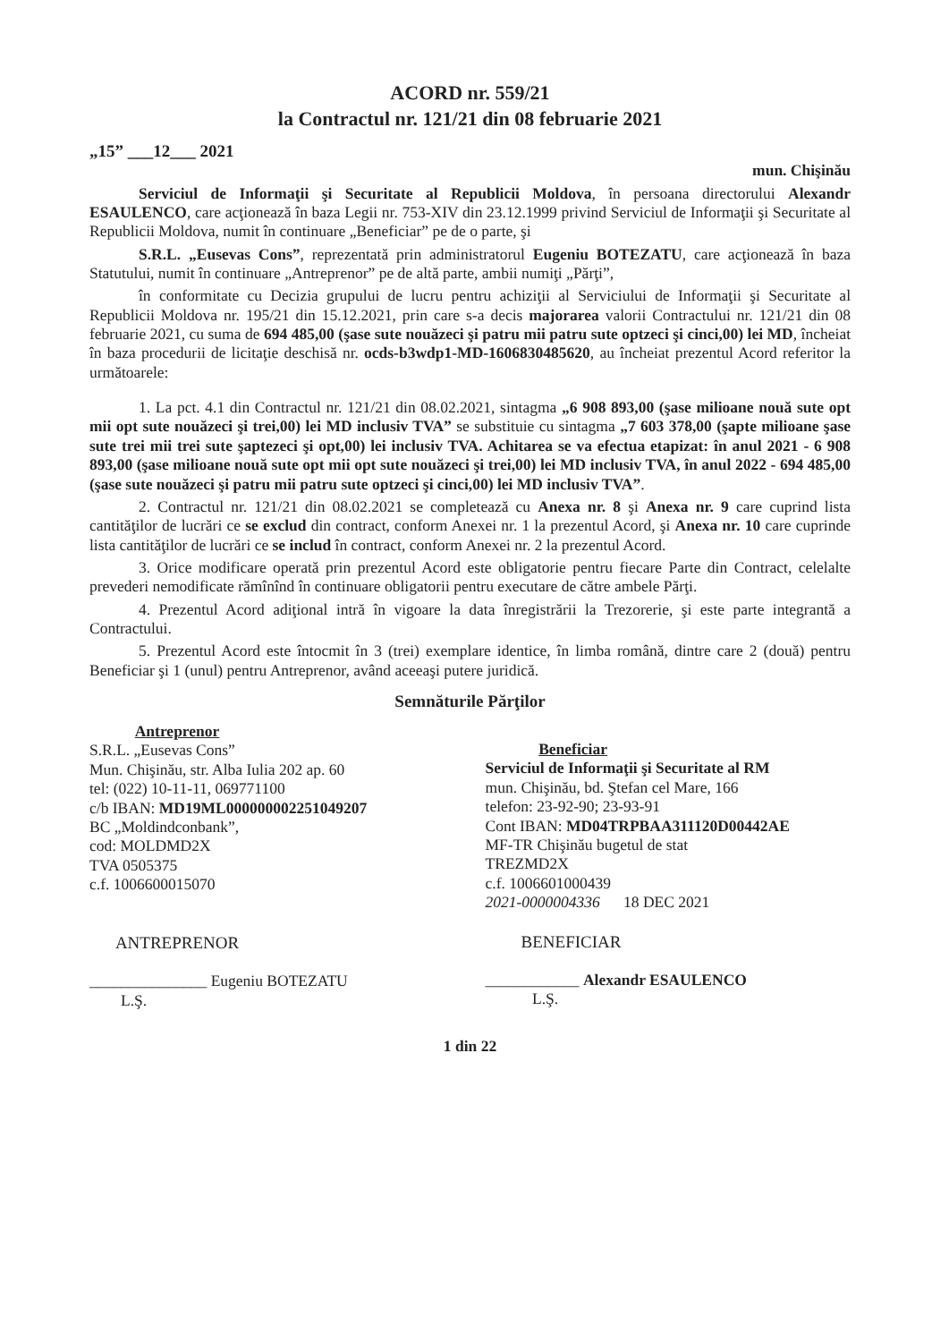ACORD nr. 559/21
la Contractul nr. 121/21 din 08 februarie 2021
„15” ___12___ 2021
mun. Chişinău
Serviciul de Informaţii şi Securitate al Republicii Moldova, în persoana directorului Alexandr ESAULENCO, care acţionează în baza Legii nr. 753-XIV din 23.12.1999 privind Serviciul de Informaţii şi Securitate al Republicii Moldova, numit în continuare „Beneficiar” pe de o parte, şi
S.R.L. „Eusevas Cons”, reprezentată prin administratorul Eugeniu BOTEZATU, care acţionează în baza Statutului, numit în continuare „Antreprenor” pe de altă parte, ambii numiţi „Părţi”,
în conformitate cu Decizia grupului de lucru pentru achiziţii al Serviciului de Informaţii şi Securitate al Republicii Moldova nr. 195/21 din 15.12.2021, prin care s-a decis majorarea valorii Contractului nr. 121/21 din 08 februarie 2021, cu suma de 694 485,00 (şase sute nouăzeci şi patru mii patru sute optzeci şi cinci,00) lei MD, încheiat în baza procedurii de licitaţie deschisă nr. ocds-b3wdp1-MD-1606830485620, au încheiat prezentul Acord referitor la următoarele:
1. La pct. 4.1 din Contractul nr. 121/21 din 08.02.2021, sintagma „6 908 893,00 (şase milioane nouă sute opt mii opt sute nouăzeci şi trei,00) lei MD inclusiv TVA” se substituie cu sintagma „7 603 378,00 (şapte milioane şase sute trei mii trei sute şaptezeci şi opt,00) lei inclusiv TVA. Achitarea se va efectua etapizat: în anul 2021 - 6 908 893,00 (şase milioane nouă sute opt mii opt sute nouăzeci şi trei,00) lei MD inclusiv TVA, în anul 2022 - 694 485,00 (şase sute nouăzeci şi patru mii patru sute optzeci şi cinci,00) lei MD inclusiv TVA”.
2. Contractul nr. 121/21 din 08.02.2021 se completează cu Anexa nr. 8 şi Anexa nr. 9 care cuprind lista cantităţilor de lucrări ce se exclud din contract, conform Anexei nr. 1 la prezentul Acord, şi Anexa nr. 10 care cuprinde lista cantităţilor de lucrări ce se includ în contract, conform Anexei nr. 2 la prezentul Acord.
3. Orice modificare operată prin prezentul Acord este obligatorie pentru fiecare Parte din Contract, celelalte prevederi nemodificate rămînînd în continuare obligatorii pentru executare de către ambele Părţi.
4. Prezentul Acord adiţional intră în vigoare la data înregistrării la Trezorerie, şi este parte integrantă a Contractului.
5. Prezentul Acord este întocmit în 3 (trei) exemplare identice, în limba română, dintre care 2 (două) pentru Beneficiar şi 1 (unul) pentru Antreprenor, având aceeaşi putere juridică.
Semnăturile Părţilor
Antreprenor
S.R.L. „Eusevas Cons”
Mun. Chişinău, str. Alba Iulia 202 ap. 60
tel: (022) 10-11-11, 069771100
c/b IBAN: MD19ML000000002251049207
BC „Moldindconbank”,
cod: MOLDMD2X
TVA 0505375
c.f. 1006600015070
ANTREPRENOR
_______________ Eugeniu BOTEZATU
L.Ş.
Beneficiar
Serviciul de Informaţii şi Securitate al RM
mun. Chişinău, bd. Ştefan cel Mare, 166
telefon: 23-92-90; 23-93-91
Cont IBAN: MD04TRPBAA311120D00442AE
MF-TR Chişinău bugetul de stat
TREZMD2X
c.f. 1006601000439
2021-0000004336 18 DEC 2021
BENEFICIAR
____________ Alexandr ESAULENCO
L.Ş.
1 din 22